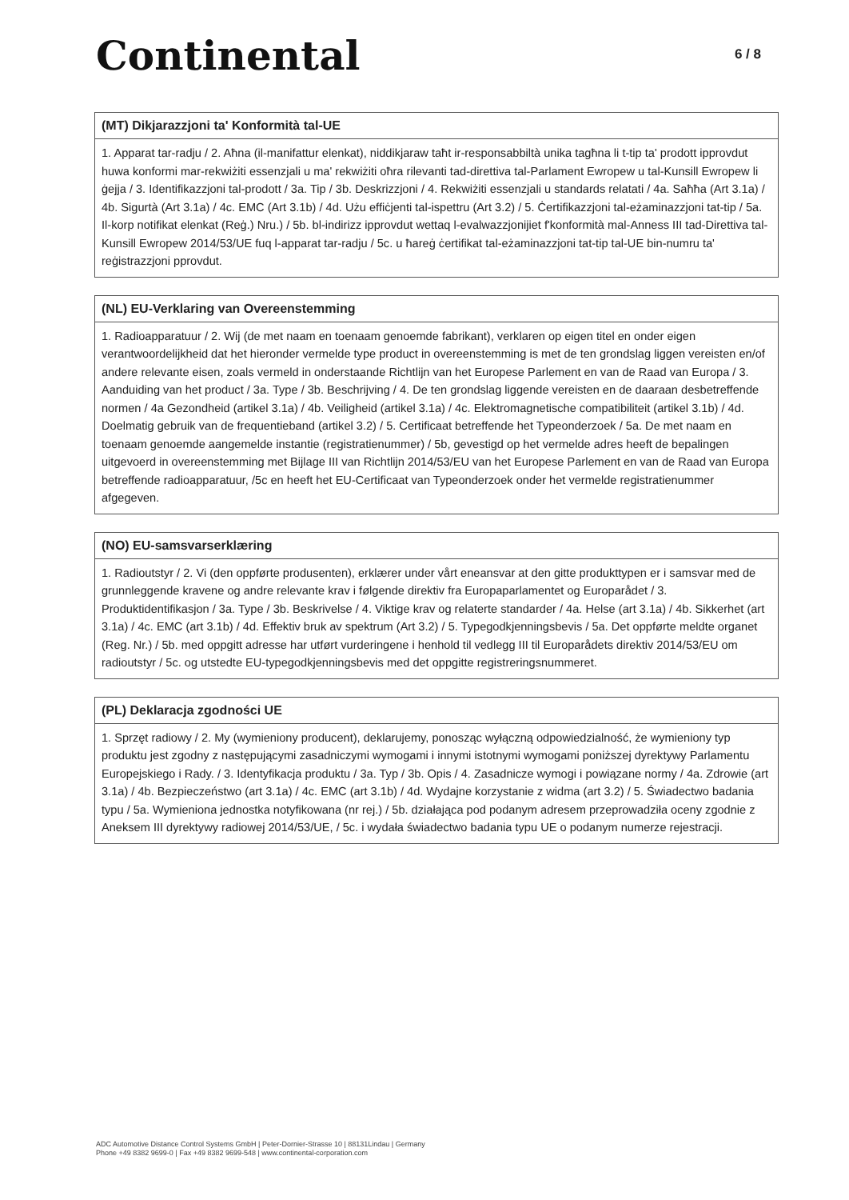Continental
6 / 8
(MT) Dikjarazzjoni ta' Konformità tal-UE
1. Apparat tar-radju / 2. Aħna (il-manifattur elenkat), niddikjaraw taħt ir-responsabbiltà unika tagħna li t-tip ta' prodott ipprovdut huwa konformi mar-rekwiżiti essenzjali u ma' rekwiżiti oħra rilevanti tad-direttiva tal-Parlament Ewropew u tal-Kunsill Ewropew li ġejja / 3. Identifikazzjoni tal-prodott / 3a. Tip / 3b. Deskrizzjoni / 4. Rekwiżiti essenzjali u standards relatati / 4a. Saħħa (Art 3.1a) / 4b. Sigurtà (Art 3.1a) / 4c. EMC (Art 3.1b) / 4d. Użu effiċjenti tal-ispettru (Art 3.2) / 5. Ċertifikazzjoni tal-eżaminazzjoni tat-tip / 5a. Il-korp notifikat elenkat (Reġ.) Nru.) / 5b. bl-indirizz ipprovdut wettaq l-evalwazzjonijiet f'konformità mal-Anness III tad-Direttiva tal-Kunsill Ewropew 2014/53/UE fuq l-apparat tar-radju / 5c. u ħareġ ċertifikat tal-eżaminazzjoni tat-tip tal-UE bin-numru ta' reġistrazzjoni pprovdut.
(NL) EU-Verklaring van Overeenstemming
1. Radioapparatuur / 2. Wij (de met naam en toenaam genoemde fabrikant), verklaren op eigen titel en onder eigen verantwoordelijkheid dat het hieronder vermelde type product in overeenstemming is met de ten grondslag liggen vereisten en/of andere relevante eisen, zoals vermeld in onderstaande Richtlijn van het Europese Parlement en van de Raad van Europa / 3. Aanduiding van het product / 3a. Type / 3b. Beschrijving / 4. De ten grondslag liggende vereisten en de daaraan desbetreffende normen / 4a Gezondheid (artikel 3.1a) / 4b. Veiligheid (artikel 3.1a) / 4c. Elektromagnetische compatibiliteit (artikel 3.1b) / 4d. Doelmatig gebruik van de frequentieband (artikel 3.2) / 5. Certificaat betreffende het Typeonderzoek / 5a. De met naam en toenaam genoemde aangemelde instantie (registratienummer) / 5b, gevestigd op het vermelde adres heeft de bepalingen uitgevoerd in overeenstemming met Bijlage III van Richtlijn 2014/53/EU van het Europese Parlement en van de Raad van Europa betreffende radioapparatuur, /5c en heeft het EU-Certificaat van Typeonderzoek onder het vermelde registratienummer afgegeven.
(NO) EU-samsvarserklæring
1. Radioutstyr / 2. Vi (den oppførte produsenten), erklærer under vårt eneansvar at den gitte produkttypen er i samsvar med de grunnleggende kravene og andre relevante krav i følgende direktiv fra Europaparlamentet og Europarådet / 3. Produktidentifikasjon / 3a. Type / 3b. Beskrivelse / 4. Viktige krav og relaterte standarder / 4a. Helse (art 3.1a) / 4b. Sikkerhet (art 3.1a) / 4c. EMC (art 3.1b) / 4d. Effektiv bruk av spektrum (Art 3.2) / 5. Typegodkjenningsbevis / 5a. Det oppførte meldte organet (Reg. Nr.) / 5b. med oppgitt adresse har utført vurderingene i henhold til vedlegg III til Europarådets direktiv 2014/53/EU om radioutstyr / 5c. og utstedte EU-typegodkjenningsbevis med det oppgitte registreringsnummeret.
(PL) Deklaracja zgodności UE
1. Sprzęt radiowy / 2. My (wymieniony producent), deklarujemy, ponosząc wyłączną odpowiedzialność, że wymieniony typ produktu jest zgodny z następującymi zasadniczymi wymogami i innymi istotnymi wymogami poniższej dyrektywy Parlamentu Europejskiego i Rady. / 3. Identyfikacja produktu / 3a. Typ / 3b. Opis / 4. Zasadnicze wymogi i powiązane normy / 4a. Zdrowie (art 3.1a) / 4b. Bezpieczeństwo (art 3.1a) / 4c. EMC (art 3.1b) / 4d. Wydajne korzystanie z widma (art 3.2) / 5. Świadectwo badania typu / 5a. Wymieniona jednostka notyfikowana (nr rej.) / 5b. działająca pod podanym adresem przeprowadziła oceny zgodnie z Aneksem III dyrektywy radiowej 2014/53/UE, / 5c. i wydała świadectwo badania typu UE o podanym numerze rejestracji.
ADC Automotive Distance Control Systems GmbH | Peter-Dornier-Strasse 10 | 88131Lindau | Germany
Phone +49 8382 9699-0 | Fax +49 8382 9699-548 | www.continental-corporation.com